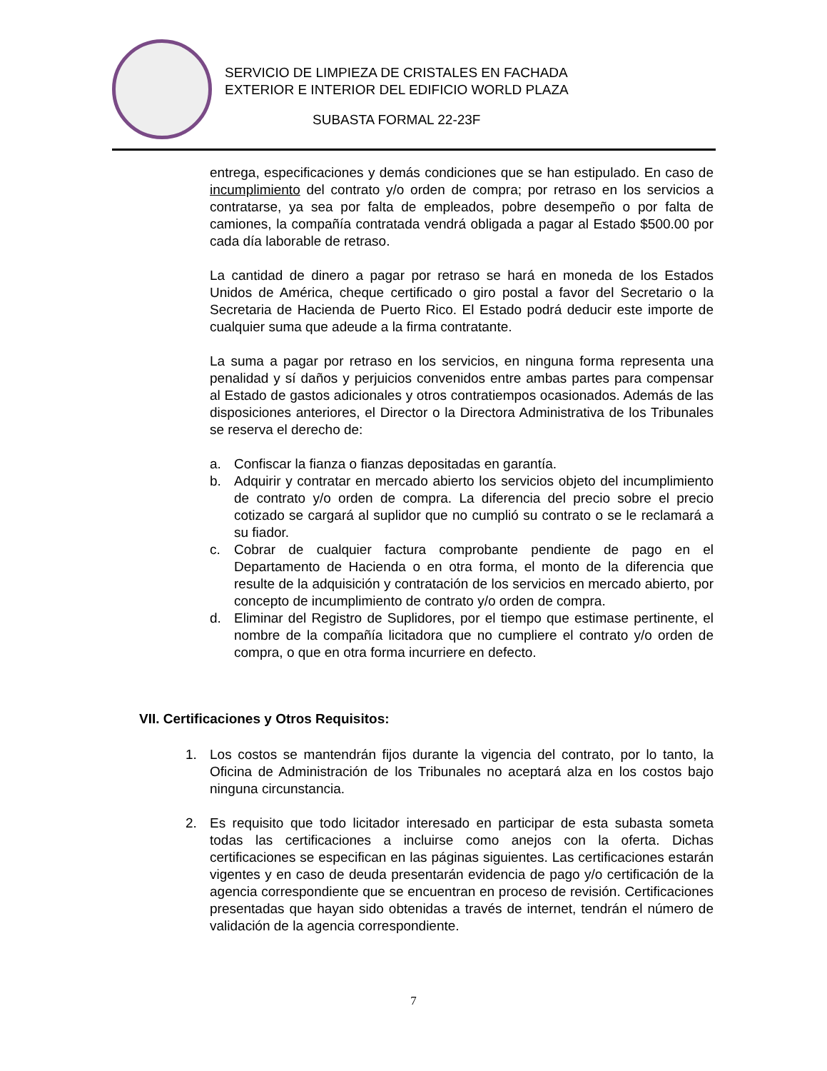SERVICIO DE LIMPIEZA DE CRISTALES EN FACHADA
EXTERIOR E INTERIOR DEL EDIFICIO WORLD PLAZA
SUBASTA FORMAL 22-23F
entrega, especificaciones y demás condiciones que se han estipulado. En caso de incumplimiento del contrato y/o orden de compra; por retraso en los servicios a contratarse, ya sea por falta de empleados, pobre desempeño o por falta de camiones, la compañía contratada vendrá obligada a pagar al Estado $500.00 por cada día laborable de retraso.
La cantidad de dinero a pagar por retraso se hará en moneda de los Estados Unidos de América, cheque certificado o giro postal a favor del Secretario o la Secretaria de Hacienda de Puerto Rico. El Estado podrá deducir este importe de cualquier suma que adeude a la firma contratante.
La suma a pagar por retraso en los servicios, en ninguna forma representa una penalidad y sí daños y perjuicios convenidos entre ambas partes para compensar al Estado de gastos adicionales y otros contratiempos ocasionados. Además de las disposiciones anteriores, el Director o la Directora Administrativa de los Tribunales se reserva el derecho de:
a. Confiscar la fianza o fianzas depositadas en garantía.
b. Adquirir y contratar en mercado abierto los servicios objeto del incumplimiento de contrato y/o orden de compra. La diferencia del precio sobre el precio cotizado se cargará al suplidor que no cumplió su contrato o se le reclamará a su fiador.
c. Cobrar de cualquier factura comprobante pendiente de pago en el Departamento de Hacienda o en otra forma, el monto de la diferencia que resulte de la adquisición y contratación de los servicios en mercado abierto, por concepto de incumplimiento de contrato y/o orden de compra.
d. Eliminar del Registro de Suplidores, por el tiempo que estimase pertinente, el nombre de la compañía licitadora que no cumpliere el contrato y/o orden de compra, o que en otra forma incurriere en defecto.
VII. Certificaciones y Otros Requisitos:
1. Los costos se mantendrán fijos durante la vigencia del contrato, por lo tanto, la Oficina de Administración de los Tribunales no aceptará alza en los costos bajo ninguna circunstancia.
2. Es requisito que todo licitador interesado en participar de esta subasta someta todas las certificaciones a incluirse como anejos con la oferta. Dichas certificaciones se especifican en las páginas siguientes. Las certificaciones estarán vigentes y en caso de deuda presentarán evidencia de pago y/o certificación de la agencia correspondiente que se encuentran en proceso de revisión. Certificaciones presentadas que hayan sido obtenidas a través de internet, tendrán el número de validación de la agencia correspondiente.
7